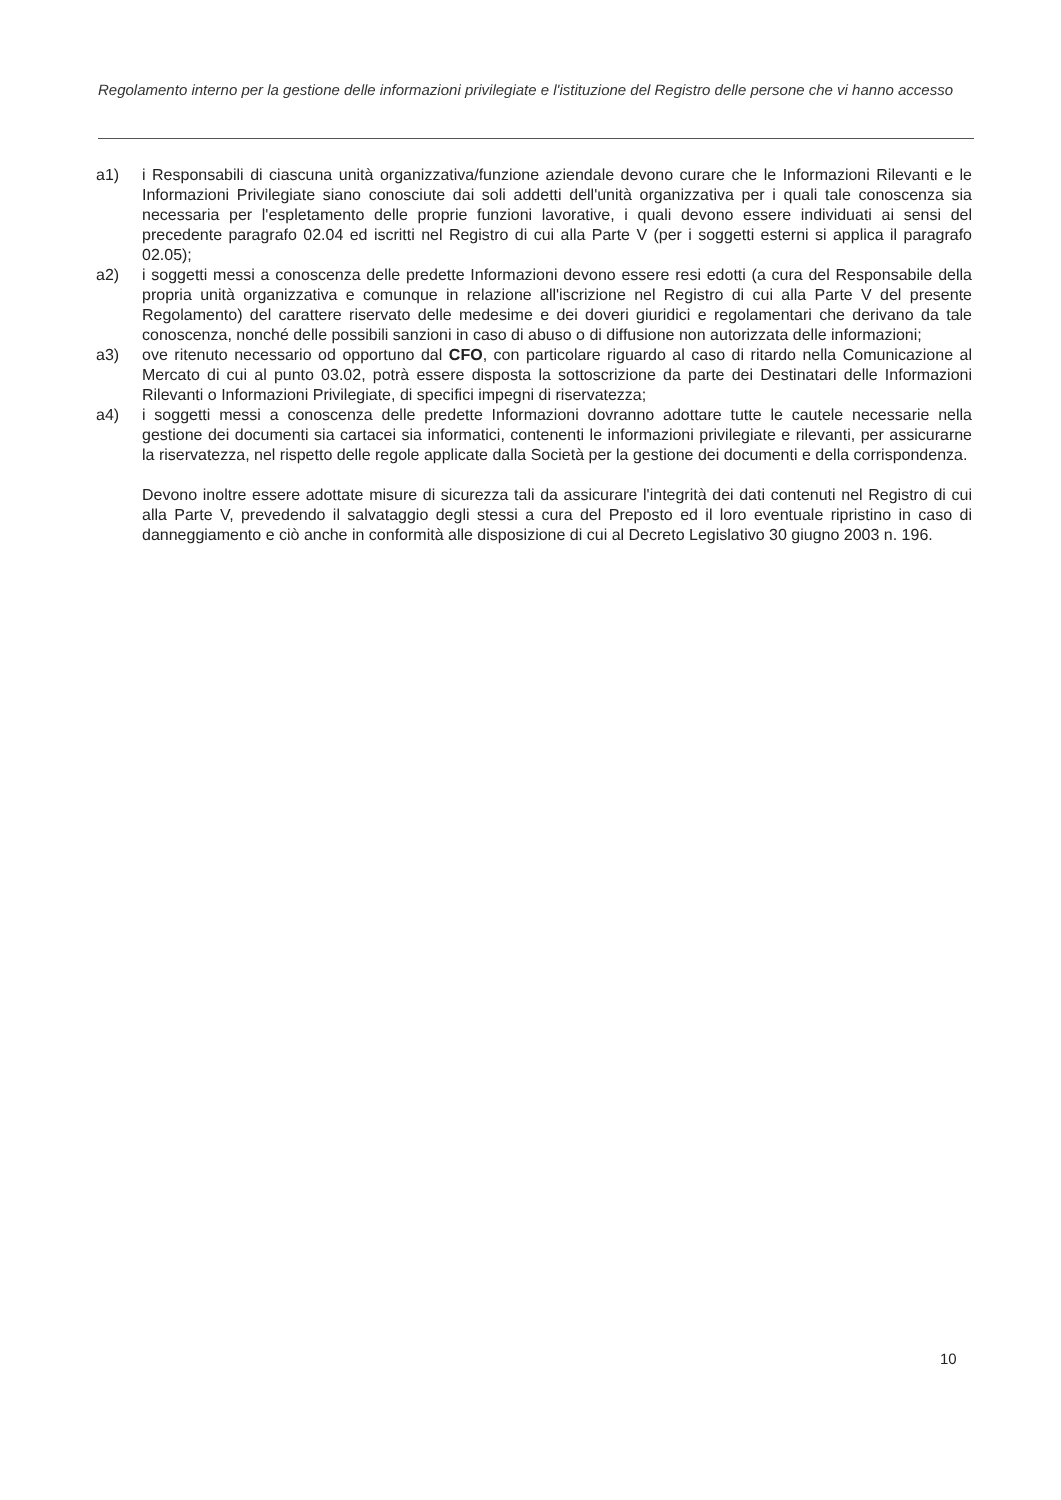Regolamento interno per la gestione delle informazioni privilegiate e l'istituzione del Registro delle persone che vi hanno accesso
a1) i Responsabili di ciascuna unità organizzativa/funzione aziendale devono curare che le Informazioni Rilevanti e le Informazioni Privilegiate siano conosciute dai soli addetti dell'unità organizzativa per i quali tale conoscenza sia necessaria per l'espletamento delle proprie funzioni lavorative, i quali devono essere individuati ai sensi del precedente paragrafo 02.04 ed iscritti nel Registro di cui alla Parte V (per i soggetti esterni si applica il paragrafo 02.05);
a2) i soggetti messi a conoscenza delle predette Informazioni devono essere resi edotti (a cura del Responsabile della propria unità organizzativa e comunque in relazione all'iscrizione nel Registro di cui alla Parte V del presente Regolamento) del carattere riservato delle medesime e dei doveri giuridici e regolamentari che derivano da tale conoscenza, nonché delle possibili sanzioni in caso di abuso o di diffusione non autorizzata delle informazioni;
a3) ove ritenuto necessario od opportuno dal CFO, con particolare riguardo al caso di ritardo nella Comunicazione al Mercato di cui al punto 03.02, potrà essere disposta la sottoscrizione da parte dei Destinatari delle Informazioni Rilevanti o Informazioni Privilegiate, di specifici impegni di riservatezza;
a4) i soggetti messi a conoscenza delle predette Informazioni dovranno adottare tutte le cautele necessarie nella gestione dei documenti sia cartacei sia informatici, contenenti le informazioni privilegiate e rilevanti, per assicurarne la riservatezza, nel rispetto delle regole applicate dalla Società per la gestione dei documenti e della corrispondenza.
Devono inoltre essere adottate misure di sicurezza tali da assicurare l'integrità dei dati contenuti nel Registro di cui alla Parte V, prevedendo il salvataggio degli stessi a cura del Preposto ed il loro eventuale ripristino in caso di danneggiamento e ciò anche in conformità alle disposizione di cui al Decreto Legislativo 30 giugno 2003 n. 196.
10